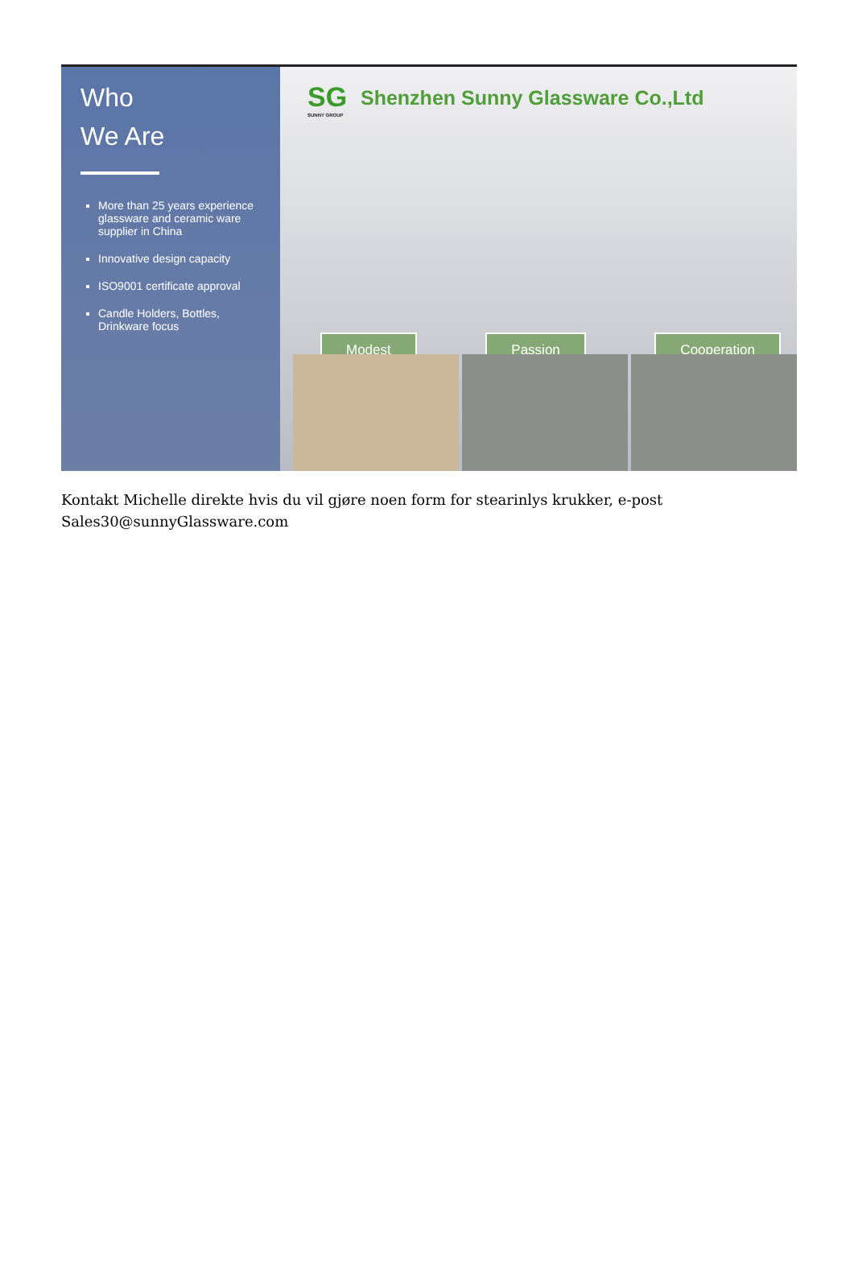Who
We Are
More than 25 years experience glassware and ceramic ware supplier in China
Innovative design capacity
ISO9001 certificate approval
Candle Holders, Bottles, Drinkware focus
SG
SUNNY GROUP
Shenzhen Sunny Glassware Co.,Ltd
Modest Passion Cooperation
Kontakt Michelle direkte hvis du vil gjøre noen form for stearinlys krukker, e-post Sales30@sunnyGlassware.com